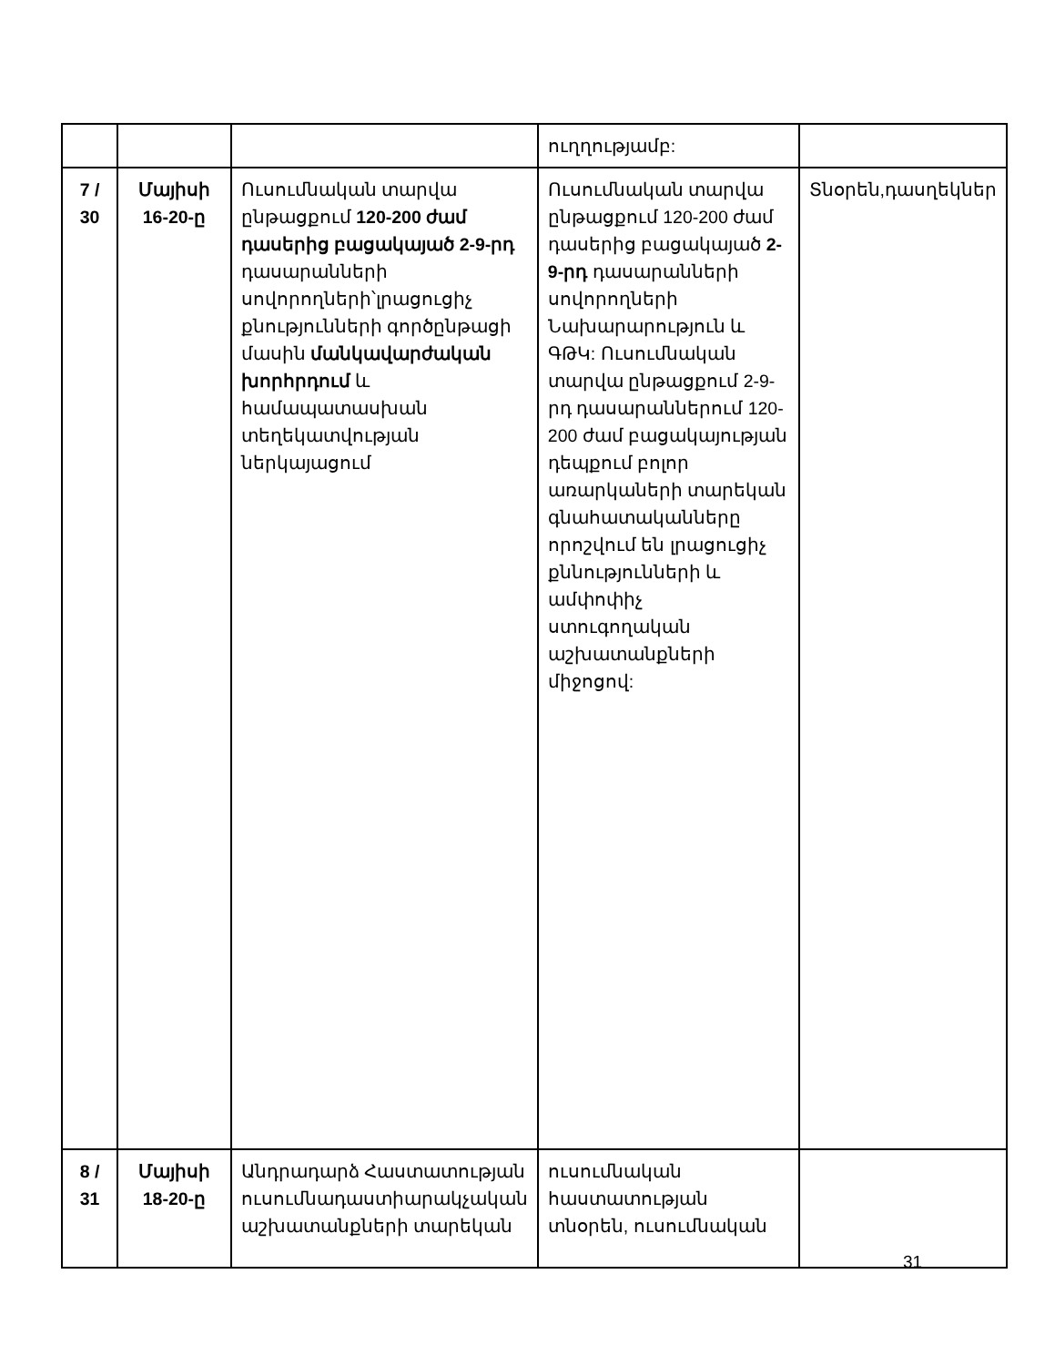| | | | ուղղությամբ: | |
| 7 / 30 | Մայիսի 16-20-ը | Ուսումնական տարվա ընթացքում 120-200 ժամ դասերից բացակայած 2-9-րդ դասարանների սովորողների՝լրացուցիչ քնությունների գործընթացի մասին մանկավարժական խորհրդում և համապատասխան տեղեկատվության ներկայացում | Ուսումնական տարվա ընթացքում 120-200 ժամ դասերից բացակայած 2-9-րդ դասարանների սովորողների Նախարարություն և ԳԹԿ: Ուսումնական տարվա ընթացքում 2-9-րդ դասարաններում 120-200 ժամ բացակայության դեպքում բոլոր առարկաների տարեկան գնահատականները որոշվում են լրացուցիչ քննությունների և ամփոփիչ ստուգողական աշխատանքների միջոցով: | Տնօրեն,դասղեկներ |
| 8 / 31 | Մայիսի 18-20-ը | Անդրադարձ Հաստատության ուսումնադաստիարակչական աշխատանքների տարեկան | ուսումնական հաստատության տնօրեն, ուսումնական | |
31